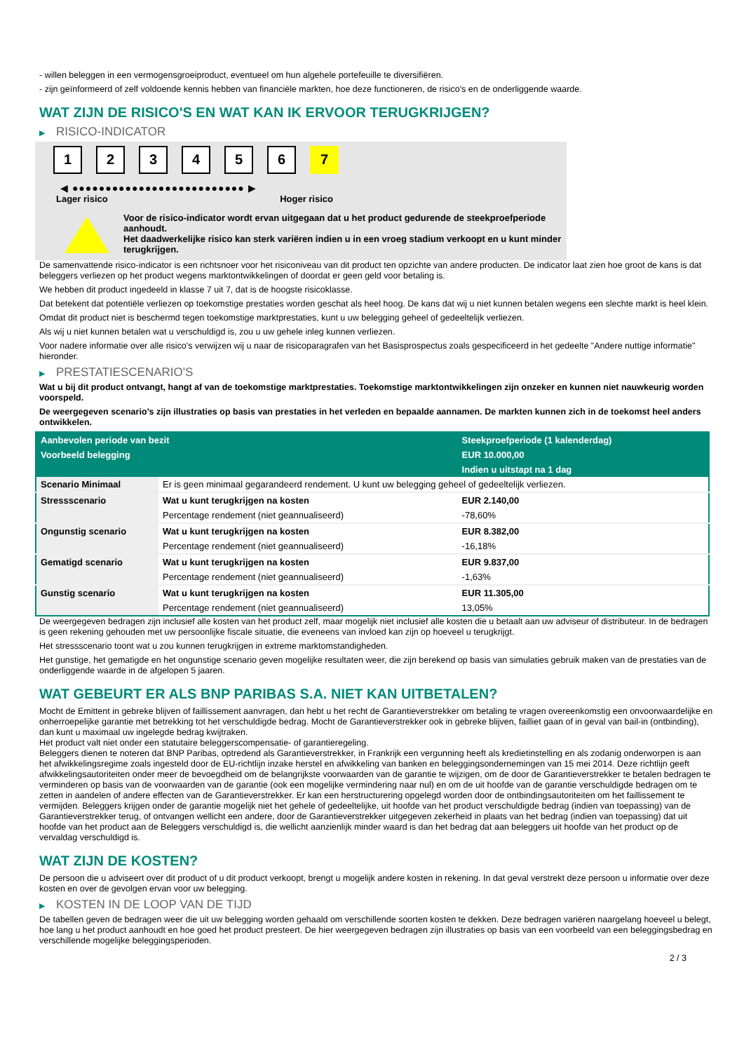- willen beleggen in een vermogensgroeiproduct, eventueel om hun algehele portefeuille te diversifiëren.
- zijn geïnformeerd of zelf voldoende kennis hebben van financiële markten, hoe deze functioneren, de risico's en de onderliggende waarde.
WAT ZIJN DE RISICO'S EN WAT KAN IK ERVOOR TERUGKRIJGEN?
▶ RISICO-INDICATOR
1 2 3 4 5 6 7
◀ ●●●●●●●●●●●●●●●●●●●●●●●●●● ▶
Lager risico Hoger risico
Voor de risico-indicator wordt ervan uitgegaan dat u het product gedurende de steekproefperiode aanhoudt.
Het daadwerkelijke risico kan sterk variëren indien u in een vroeg stadium verkoopt en u kunt minder terugkrijgen.
De samenvattende risico-indicator is een richtsnoer voor het risiconiveau van dit product ten opzichte van andere producten. De indicator laat zien hoe groot de kans is dat beleggers verliezen op het product wegens marktontwikkelingen of doordat er geen geld voor betaling is.
We hebben dit product ingedeeld in klasse 7 uit 7, dat is de hoogste risicoklasse.
Dat betekent dat potentiële verliezen op toekomstige prestaties worden geschat als heel hoog. De kans dat wij u niet kunnen betalen wegens een slechte markt is heel klein.
Omdat dit product niet is beschermd tegen toekomstige marktprestaties, kunt u uw belegging geheel of gedeeltelijk verliezen.
Als wij u niet kunnen betalen wat u verschuldigd is, zou u uw gehele inleg kunnen verliezen.
Voor nadere informatie over alle risico's verwijzen wij u naar de risicoparagrafen van het Basisprospectus zoals gespecificeerd in het gedeelte "Andere nuttige informatie" hieronder.
▶ PRESTATIESCENARIO'S
Wat u bij dit product ontvangt, hangt af van de toekomstige marktprestaties. Toekomstige marktontwikkelingen zijn onzeker en kunnen niet nauwkeurig worden voorspeld.
De weergegeven scenario’s zijn illustraties op basis van prestaties in het verleden en bepaalde aannamen. De markten kunnen zich in de toekomst heel anders ontwikkelen.
| Aanbevolen periode van bezit | | Steekproefperiode (1 kalenderdag) |
| --- | --- | --- |
| Voorbeeld belegging | | EUR 10.000,00 |
| | | Indien u uitstapt na 1 dag |
| Scenario Minimaal | Er is geen minimaal gegarandeerd rendement. U kunt uw belegging geheel of gedeeltelijk verliezen. | |
| Stressscenario | Wat u kunt terugkrijgen na kosten | EUR 2.140,00 |
| | Percentage rendement (niet geannualiseerd) | -78,60% |
| Ongunstig scenario | Wat u kunt terugkrijgen na kosten | EUR 8.382,00 |
| | Percentage rendement (niet geannualiseerd) | -16,18% |
| Gematigd scenario | Wat u kunt terugkrijgen na kosten | EUR 9.837,00 |
| | Percentage rendement (niet geannualiseerd) | -1,63% |
| Gunstig scenario | Wat u kunt terugkrijgen na kosten | EUR 11.305,00 |
| | Percentage rendement (niet geannualiseerd) | 13,05% |
De weergegeven bedragen zijn inclusief alle kosten van het product zelf, maar mogelijk niet inclusief alle kosten die u betaalt aan uw adviseur of distributeur. In de bedragen is geen rekening gehouden met uw persoonlijke fiscale situatie, die eveneens van invloed kan zijn op hoeveel u terugkrijgt.
Het stressscenario toont wat u zou kunnen terugkrijgen in extreme marktomstandigheden.
Het gunstige, het gematigde en het ongunstige scenario geven mogelijke resultaten weer, die zijn berekend op basis van simulaties gebruik maken van de prestaties van de onderliggende waarde in de afgelopen 5 jaaren.
WAT GEBEURT ER ALS BNP PARIBAS S.A. NIET KAN UITBETALEN?
Mocht de Emittent in gebreke blijven of faillissement aanvragen, dan hebt u het recht de Garantieverstrekker om betaling te vragen overeenkomstig een onvoorwaardelijke en onherroepelijke garantie met betrekking tot het verschuldigde bedrag. Mocht de Garantieverstrekker ook in gebreke blijven, failliet gaan of in geval van bail-in (ontbinding), dan kunt u maximaal uw ingelegde bedrag kwijtraken.
Het product valt niet onder een statutaire beleggerscompensatie- of garantieregeling.
Beleggers dienen te noteren dat BNP Paribas, optredend als Garantieverstrekker, in Frankrijk een vergunning heeft als kredietinstelling en als zodanig onderworpen is aan het afwikkelingsregime zoals ingesteld door de EU-richtlijn inzake herstel en afwikkeling van banken en beleggingsondernemingen van 15 mei 2014. Deze richtlijn geeft afwikkelingsautoriteiten onder meer de bevoegdheid om de belangrijkste voorwaarden van de garantie te wijzigen, om de door de Garantieverstrekker te betalen bedragen te verminderen op basis van de voorwaarden van de garantie (ook een mogelijke vermindering naar nul) en om de uit hoofde van de garantie verschuldigde bedragen om te zetten in aandelen of andere effecten van de Garantieverstrekker. Er kan een herstructurering opgelegd worden door de ontbindingsautoriteiten om het faillissement te vermijden. Beleggers krijgen onder de garantie mogelijk niet het gehele of gedeeltelijke, uit hoofde van het product verschuldigde bedrag (indien van toepassing) van de Garantieverstrekker terug, of ontvangen wellicht een andere, door de Garantieverstrekker uitgegeven zekerheid in plaats van het bedrag (indien van toepassing) dat uit hoofde van het product aan de Beleggers verschuldigd is, die wellicht aanzienlijk minder waard is dan het bedrag dat aan beleggers uit hoofde van het product op de vervaldag verschuldigd is.
WAT ZIJN DE KOSTEN?
De persoon die u adviseert over dit product of u dit product verkoopt, brengt u mogelijk andere kosten in rekening. In dat geval verstrekt deze persoon u informatie over deze kosten en over de gevolgen ervan voor uw belegging.
▶ KOSTEN IN DE LOOP VAN DE TIJD
De tabellen geven de bedragen weer die uit uw belegging worden gehaald om verschillende soorten kosten te dekken. Deze bedragen variëren naargelang hoeveel u belegt, hoe lang u het product aanhoudt en hoe goed het product presteert. De hier weergegeven bedragen zijn illustraties op basis van een voorbeeld van een beleggingsbedrag en verschillende mogelijke beleggingsperioden.
2 / 3